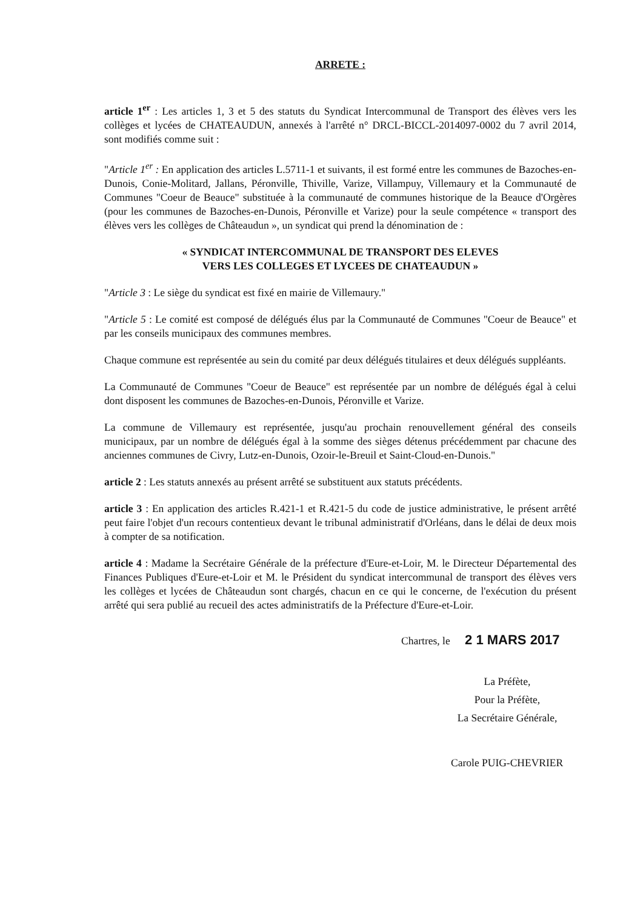ARRETE :
article 1<sup>er</sup> : Les articles 1, 3 et 5 des statuts du Syndicat Intercommunal de Transport des élèves vers les collèges et lycées de CHATEAUDUN, annexés à l'arrêté n° DRCL-BICCL-2014097-0002 du 7 avril 2014, sont modifiés comme suit :
"Article 1<sup>er</sup> : En application des articles L.5711-1 et suivants, il est formé entre les communes de Bazoches-en-Dunois, Conie-Molitard, Jallans, Péronville, Thiville, Varize, Villampuy, Villemaury et la Communauté de Communes "Coeur de Beauce" substituée à la communauté de communes historique de la Beauce d'Orgères (pour les communes de Bazoches-en-Dunois, Péronville et Varize) pour la seule compétence « transport des élèves vers les collèges de Châteaudun », un syndicat qui prend la dénomination de :
« SYNDICAT INTERCOMMUNAL DE TRANSPORT DES ELEVES
VERS LES COLLEGES ET LYCEES DE CHATEAUDUN »
"Article 3 : Le siège du syndicat est fixé en mairie de Villemaury."
"Article 5 : Le comité est composé de délégués élus par la Communauté de Communes "Coeur de Beauce" et par les conseils municipaux des communes membres.
Chaque commune est représentée au sein du comité par deux délégués titulaires et deux délégués suppléants.
La Communauté de Communes "Coeur de Beauce" est représentée par un nombre de délégués égal à celui dont disposent les communes de Bazoches-en-Dunois, Péronville et Varize.
La commune de Villemaury est représentée, jusqu'au prochain renouvellement général des conseils municipaux, par un nombre de délégués égal à la somme des sièges détenus précédemment par chacune des anciennes communes de Civry, Lutz-en-Dunois, Ozoir-le-Breuil et Saint-Cloud-en-Dunois."
article 2 : Les statuts annexés au présent arrêté se substituent aux statuts précédents.
article 3 : En application des articles R.421-1 et R.421-5 du code de justice administrative, le présent arrêté peut faire l'objet d'un recours contentieux devant le tribunal administratif d'Orléans, dans le délai de deux mois à compter de sa notification.
article 4 : Madame la Secrétaire Générale de la préfecture d'Eure-et-Loir, M. le Directeur Départemental des Finances Publiques d'Eure-et-Loir et M. le Président du syndicat intercommunal de transport des élèves vers les collèges et lycées de Châteaudun sont chargés, chacun en ce qui le concerne, de l'exécution du présent arrêté qui sera publié au recueil des actes administratifs de la Préfecture d'Eure-et-Loir.
Chartres, le 2 1 MARS 2017
La Préfète,
Pour la Préfète,
La Secrétaire Générale,
Carole PUIG-CHEVRIER